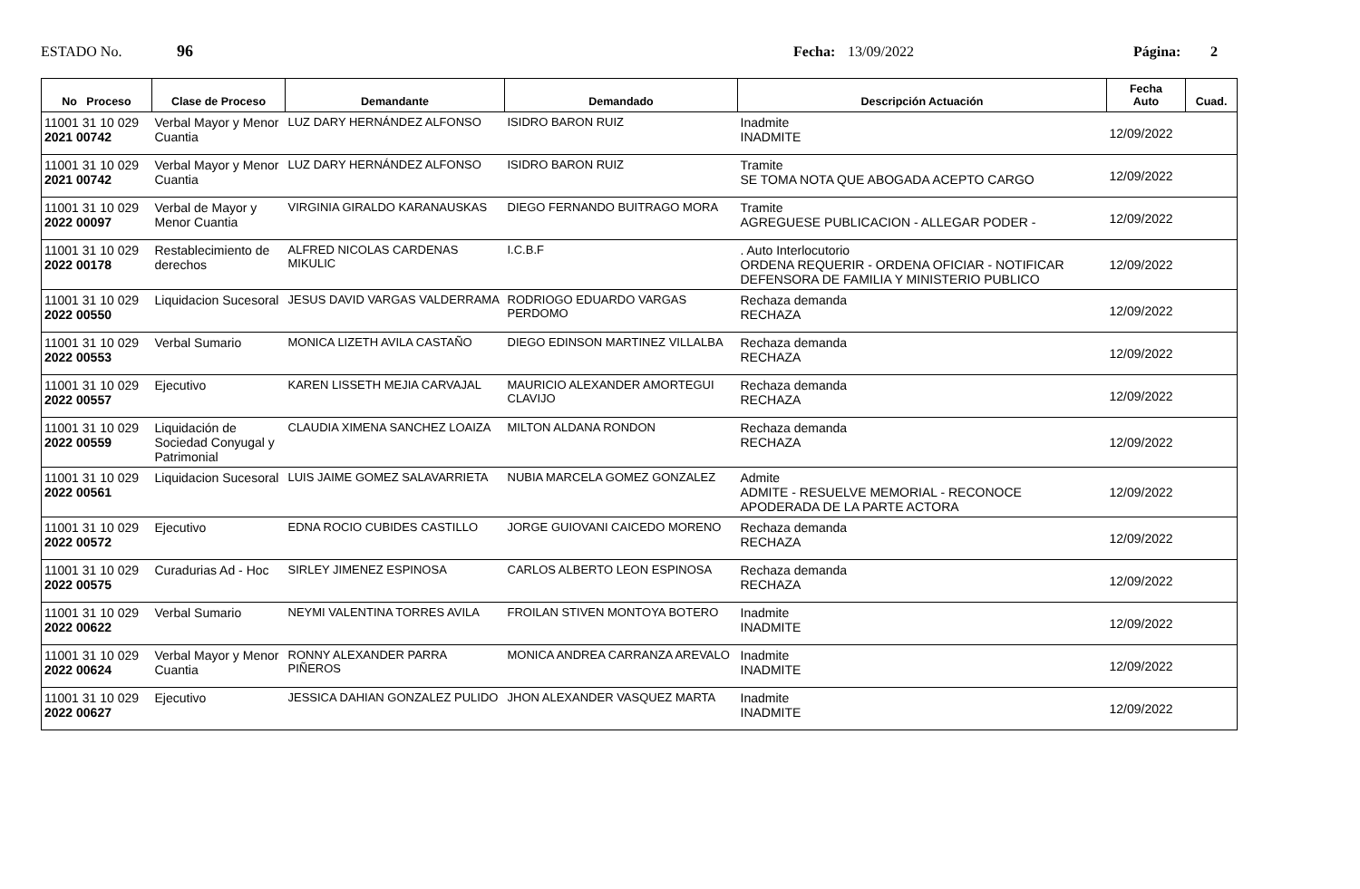ESTADO No. 96 Fecha: 13/09/2022 Página: 2
| No Proceso | Clase de Proceso | Demandante | Demandado | Descripción Actuación | Fecha Auto | Cuad. |
| --- | --- | --- | --- | --- | --- | --- |
| 11001 31 10 029 2021 00742 | Verbal Mayor y Menor Cuantia | LUZ DARY HERNÁNDEZ ALFONSO | ISIDRO BARON RUIZ | Inadmite INADMITE | 12/09/2022 | |
| 11001 31 10 029 2021 00742 | Verbal Mayor y Menor Cuantia | LUZ DARY HERNÁNDEZ ALFONSO | ISIDRO BARON RUIZ | Tramite SE TOMA NOTA QUE ABOGADA ACEPTO CARGO | 12/09/2022 | |
| 11001 31 10 029 2022 00097 | Verbal de Mayor y Menor Cuantia | VIRGINIA GIRALDO KARANAUSKAS | DIEGO FERNANDO BUITRAGO MORA | Tramite AGREGUESE PUBLICACION - ALLEGAR PODER - | 12/09/2022 | |
| 11001 31 10 029 2022 00178 | Restablecimiento de derechos | ALFRED NICOLAS CARDENAS MIKULIC | I.C.B.F | . Auto Interlocutorio ORDENA REQUERIR - ORDENA OFICIAR - NOTIFICAR DEFENSORA DE FAMILIA Y MINISTERIO PUBLICO | 12/09/2022 | |
| 11001 31 10 029 2022 00550 | Liquidacion Sucesoral | JESUS DAVID VARGAS VALDERRAMA | RODRIOGO EDUARDO VARGAS PERDOMO | Rechaza demanda RECHAZA | 12/09/2022 | |
| 11001 31 10 029 2022 00553 | Verbal Sumario | MONICA LIZETH AVILA CASTAÑO | DIEGO EDINSON MARTINEZ VILLALBA | Rechaza demanda RECHAZA | 12/09/2022 | |
| 11001 31 10 029 2022 00557 | Ejecutivo | KAREN LISSETH MEJIA CARVAJAL | MAURICIO ALEXANDER AMORTEGUI CLAVIJO | Rechaza demanda RECHAZA | 12/09/2022 | |
| 11001 31 10 029 2022 00559 | Liquidación de Sociedad Conyugal y Patrimonial | CLAUDIA XIMENA SANCHEZ LOAIZA | MILTON ALDANA RONDON | Rechaza demanda RECHAZA | 12/09/2022 | |
| 11001 31 10 029 2022 00561 | Liquidacion Sucesoral | LUIS JAIME GOMEZ SALAVARRIETA | NUBIA MARCELA GOMEZ GONZALEZ | Admite ADMITE - RESUELVE MEMORIAL - RECONOCE APODERADA DE LA PARTE ACTORA | 12/09/2022 | |
| 11001 31 10 029 2022 00572 | Ejecutivo | EDNA ROCIO CUBIDES CASTILLO | JORGE GUIOVANI CAICEDO MORENO | Rechaza demanda RECHAZA | 12/09/2022 | |
| 11001 31 10 029 2022 00575 | Curadurias Ad - Hoc | SIRLEY JIMENEZ ESPINOSA | CARLOS ALBERTO LEON ESPINOSA | Rechaza demanda RECHAZA | 12/09/2022 | |
| 11001 31 10 029 2022 00622 | Verbal Sumario | NEYMI VALENTINA TORRES AVILA | FROILAN STIVEN MONTOYA BOTERO | Inadmite INADMITE | 12/09/2022 | |
| 11001 31 10 029 2022 00624 | Verbal Mayor y Menor Cuantia | RONNY ALEXANDER PARRA PIÑEROS | MONICA ANDREA CARRANZA AREVALO | Inadmite INADMITE | 12/09/2022 | |
| 11001 31 10 029 2022 00627 | Ejecutivo | JESSICA DAHIAN GONZALEZ PULIDO | JHON ALEXANDER VASQUEZ MARTA | Inadmite INADMITE | 12/09/2022 | |